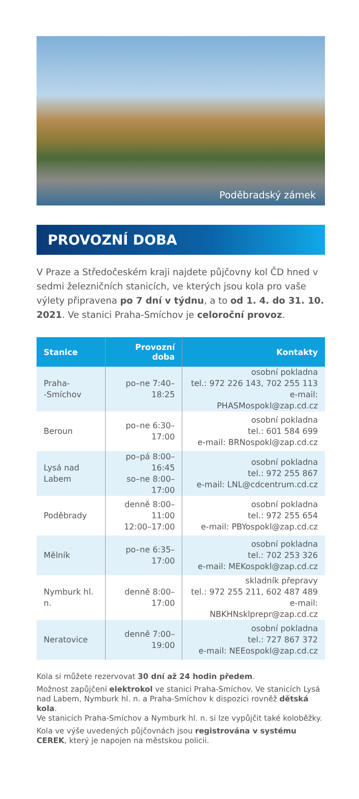Poděbradský zámek
PROVOZNÍ DOBA
V Praze a Středočeském kraji najdete půjčovny kol ČD hned v sedmi železničních stanicích, ve kterých jsou kola pro vaše výlety připravena po 7 dní v týdnu, a to od 1. 4. do 31. 10. 2021. Ve stanici Praha-Smíchov je celoroční provoz.
| Stanice | Provozní doba | Kontakty |
| --- | --- | --- |
| Praha- -Smíchov | po–ne 7:40–18:25 | osobní pokladna tel.: 972 226 143, 702 255 113 e-mail: PHASMospokl@zap.cd.cz |
| Beroun | po–ne 6:30–17:00 | osobní pokladna tel.: 601 584 699 e-mail: BRNospokl@zap.cd.cz |
| Lysá nad Labem | po–pá 8:00–16:45 so–ne 8:00–17:00 | osobní pokladna tel.: 972 255 867 e-mail: LNL@cdcentrum.cd.cz |
| Poděbrady | denně 8:00–11:00 12:00–17:00 | osobní pokladna tel.: 972 255 654 e-mail: PBYospokl@zap.cd.cz |
| Mělník | po–ne 6:35–17:00 | osobní pokladna tel.: 702 253 326 e-mail: MEKospokl@zap.cd.cz |
| Nymburk hl. n. | denně 8:00–17:00 | skladník přepravy tel.: 972 255 211, 602 487 489 e-mail: NBKHNsklprepr@zap.cd.cz |
| Neratovice | denně 7:00–19:00 | osobní pokladna tel.: 727 867 372 e-mail: NEEospokl@zap.cd.cz |
Kola si můžete rezervovat 30 dní až 24 hodin předem.
Možnost zapůjčení elektrokol ve stanici Praha-Smíchov. Ve stanicích Lysá nad Labem, Nymburk hl. n. a Praha-Smíchov k dispozici rovněž dětská kola.
Ve stanicích Praha-Smíchov a Nymburk hl. n. si lze vypůjčit také koloběžky.
Kola ve výše uvedených půjčovnách jsou registrována v systému CEREK, který je napojen na městskou policii.